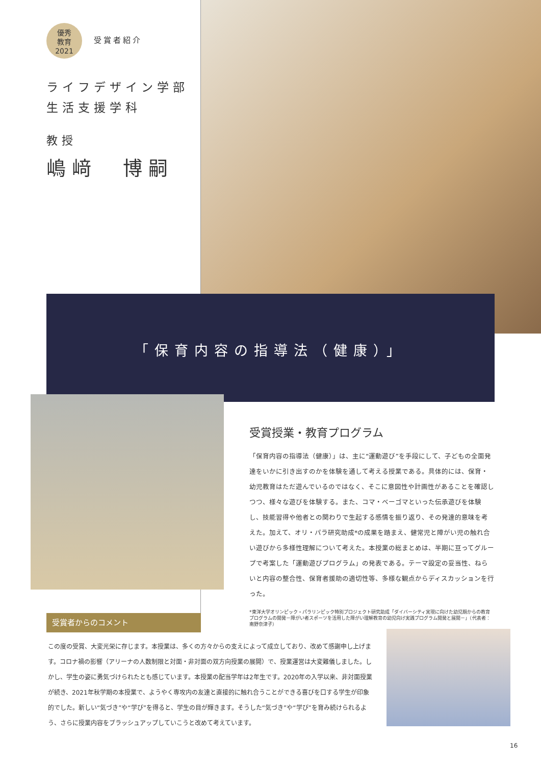優秀
教育
2021 受賞者紹介
ライフデザイン学部
生活支援学科
教授
嶋﨑　博嗣
「保育内容の指導法（健康）」
受賞授業・教育プログラム
「保育内容の指導法（健康）」は、主に“運動遊び”を手段にして、子どもの全面発達をいかに引き出すのかを体験を通して考える授業である。具体的には、保育・幼児教育はただ遊んでいるのではなく、そこに意図性や計画性があることを確認しつつ、様々な遊びを体験する。また、コマ・ベーゴマといった伝承遊びを体験し、技能習得や他者との関わりで生起する感情を振り返り、その発達的意味を考えた。加えて、オリ・パラ研究助成*の成果を踏まえ、健常児と障がい児の触れ合い遊びから多様性理解について考えた。本授業の総まとめは、半期に亘ってグループで考案した「運動遊びプログラム」の発表である。テーマ設定の妥当性、ねらいと内容の整合性、保育者援助の適切性等、多様な観点からディスカッションを行った。
*東洋大学オリンピック・パラリンピック特別プロジェクト研究助成「ダイバーシティ実現に向けた幼児期からの教育プログラムの開発－障がい者スポーツを活用した障がい理解教育の幼児向け実践プログラム開発と展開－」（代表者：南野奈津子）
受賞者からのコメント
この度の受賞、大変光栄に存じます。本授業は、多くの方々からの支えによって成立しており、改めて感謝申し上げます。コロナ禍の影響（アリーナの人数制限と対面・非対面の双方向授業の展開）で、授業運営は大変難儀しました。しかし、学生の姿に勇気づけられたとも感じています。本授業の配当学年は2年生です。2020年の入学以来、非対面授業が続き、2021年秋学期の本授業で、ようやく専攻内の友達と直接的に触れ合うことができる喜びを口する学生が印象的でした。新しい“気づき”や“学び”を得ると、学生の目が輝きます。そうした“気づき”や“学び”を育み続けられるよう、さらに授業内容をブラッシュアップしていこうと改めて考えています。
16